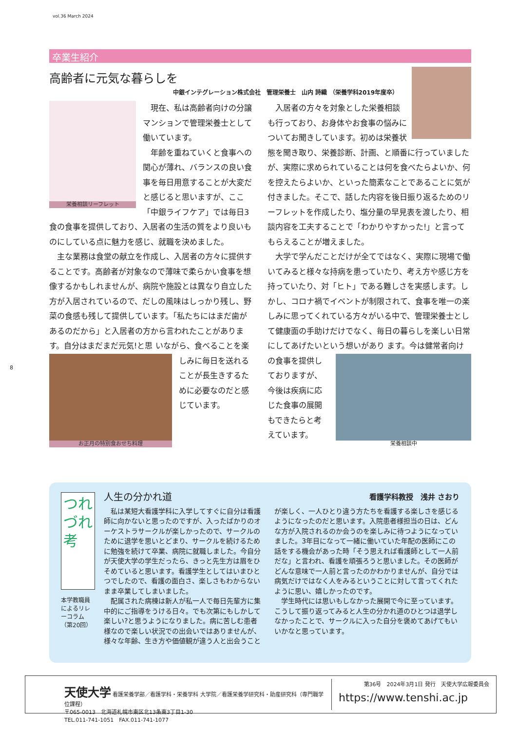vol.36 March 2024
卒業生紹介
高齢者に元気な暮らしを
中銀インテグレーション株式会社　管理栄養士　山内 詩織 （栄養学科2019年度卒）
栄養相談リーフレット
　現在、私は高齢者向けの分譲マンションで管理栄養士として働いています。
　年齢を重ねていくと食事への関心が薄れ、バランスの良い食事を毎日用意することが大変だと感じると思いますが、ここ「中銀ライフケア」では毎日3食の食事を提供しており、入居者の生活の質をより良いものにしている点に魅力を感じ、就職を決めました。
　主な業務は食堂の献立を作成し、入居者の方々に提供することです。高齢者が対象なので薄味で柔らかい食事を想像するかもしれませんが、病院や施設とは異なり自立した方が入居されているので、だしの風味はしっかり残し、野菜の食感も残して提供しています。「私たちにはまだ歯があるのだから」と入居者の方から言われたことがあります。自分はまだまだ元気!と思
お正月の特別食おせち料理
いながら、食べることを楽しみに毎日を送れることが長生きするために必要なのだと感じています。
　入居者の方々を対象とした栄養相談も行っており、お身体やお食事の悩みについてお聞きしています。初めは栄養状態を聞き取り、栄養診断、計画、と順番に行っていましたが、実際に求められていることは何を食べたらよいか、何を控えたらよいか、といった簡素なことであることに気が付きました。そこで、話した内容を後日振り返るためのリーフレットを作成したり、塩分量の早見表を渡したり、相談内容を工夫することで「わかりやすかった!」と言ってもらえることが増えました。
　大学で学んだことだけが全てではなく、実際に現場で働いてみると様々な持病を患っていたり、考え方や感じ方を持っていたり、対「ヒト」である難しさを実感します。しかし、コロナ禍でイベントが制限されて、食事を唯一の楽しみに思ってくれている方々がいる中で、管理栄養士として健康面の手助けだけでなく、毎日の暮らしを楽しい日常にしてあげたいという想いがあり
栄養相談中
ます。今は健常者向けの食事を提供しておりますが、今後は疾病に応じた食事の展開もできたらと考えています。
8
つれづれ考
本学教職員によるリレーコラム（第20回）
人生の分かれ道 看護学科教授　浅井 さおり
　私は某短大看護学科に入学してすぐに自分は看護師に向かないと思ったのですが、入ったばかりのオーケストラサークルが楽しかったので、サークルのために退学を思いとどまり、サークルを続けるために勉強を続けて卒業、病院に就職しました。今自分が天使大学の学生だったら、きっと先生方は眉をひそめていると思います。看護学生としてはいまひとつでしたので、看護の面白さ、楽しさもわからないまま卒業してしまいました。
　配属された病棟は新人が私一人で毎日先輩方に集中的にご指導をうける日々。でも次第にもしかして楽しい?と思うようになりました。病に苦しむ患者様なので楽しい状況での出会いではありませんが、様々な年齢、生き方や価値観が違う人と出会うこと
が楽しく、一人ひとり違う方たちを看護する楽しさを感じるようになったのだと思います。入院患者様担当の日は、どんな方が入院されるのか会うのを楽しみに待つようになっていました。3年目になって一緒に働いていた年配の医師にこの話をする機会があった時「そう思えれば看護師として一人前だな」と言われ、看護を頑張ろうと思いました。その医師がどんな意味で一人前と言ったのかわかりませんが、自分では病気だけではなく人をみるということに対して言ってくれたように思い、嬉しかったのです。
　学生時代には思いもしなかった展開で今に至っています。こうして振り返ってみると人生の分かれ道のひとつは退学しなかったことで、サークルに入った自分を褒めてあげてもいいかなと思っています。
天使大学 看護栄養学部／看護学科・栄養学科 大学院／看護栄養学研究科・助産研究科（専門職学位課程）
〒065-0013　北海道札幌市東区北13条東3丁目1-30
TEL.011-741-1051　FAX.011-741-1077
第36号　2024年3月1日 発行　天使大学広報委員会
https://www.tenshi.ac.jp